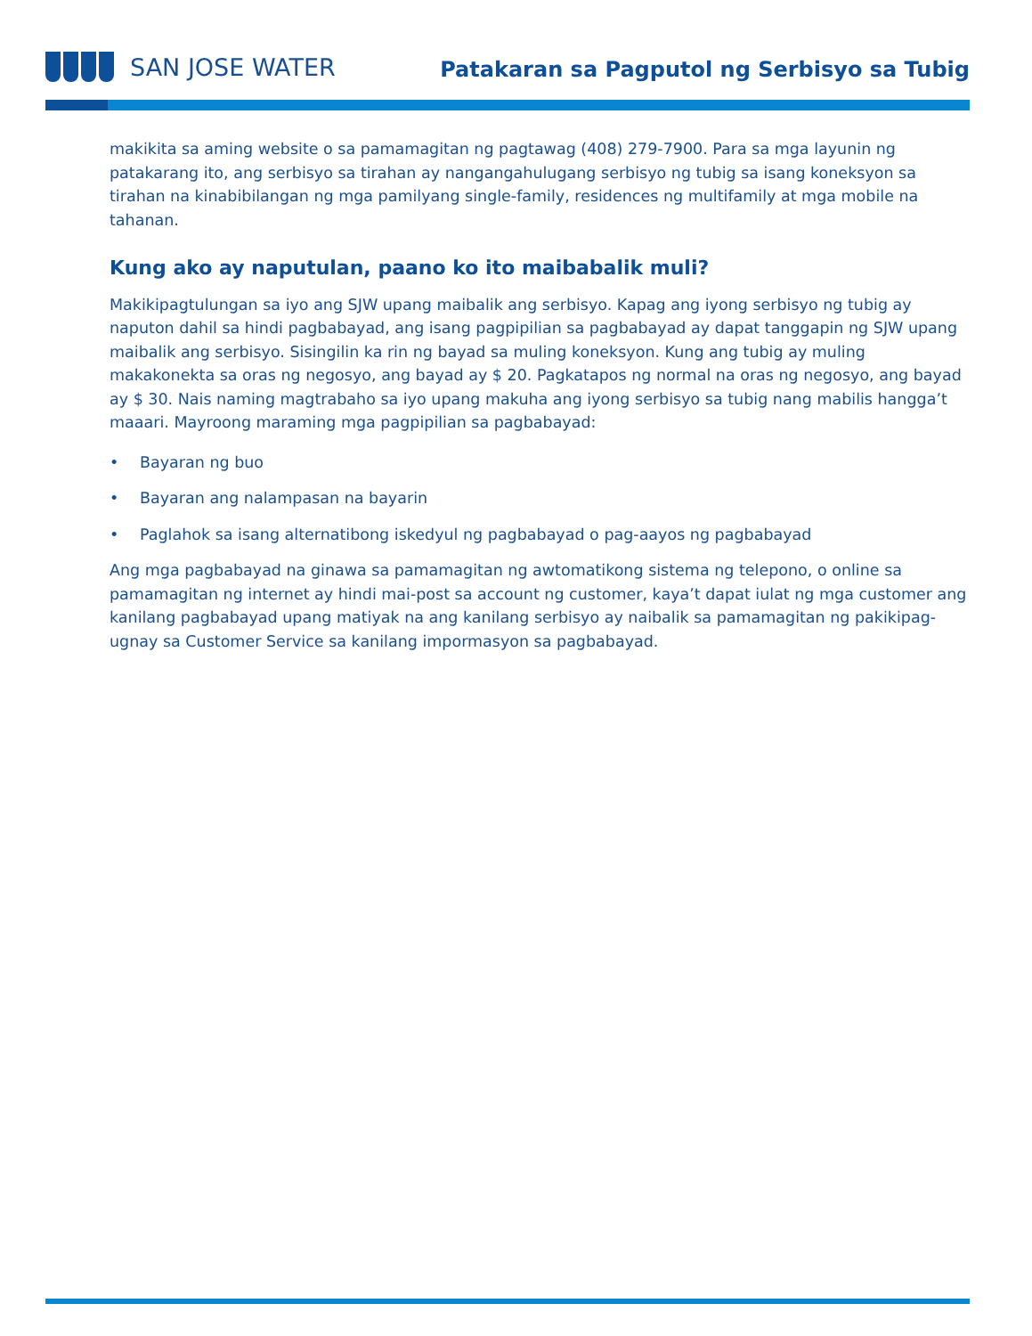SAN JOSE WATER
Patakaran sa Pagputol ng Serbisyo sa Tubig
makikita sa aming website o sa pamamagitan ng pagtawag (408) 279-7900. Para sa mga layunin ng patakarang ito, ang serbisyo sa tirahan ay nangangahulugang serbisyo ng tubig sa isang koneksyon sa tirahan na kinabibilangan ng mga pamilyang single-family, residences ng multifamily at mga mobile na tahanan.
Kung ako ay naputulan, paano ko ito maibabalik muli?
Makikipagtulungan sa iyo ang SJW upang maibalik ang serbisyo. Kapag ang iyong serbisyo ng tubig ay naputon dahil sa hindi pagbabayad, ang isang pagpipilian sa pagbabayad ay dapat tanggapin ng SJW upang maibalik ang serbisyo. Sisingilin ka rin ng bayad sa muling koneksyon. Kung ang tubig ay muling makakonekta sa oras ng negosyo, ang bayad ay $ 20. Pagkatapos ng normal na oras ng negosyo, ang bayad ay $ 30. Nais naming magtrabaho sa iyo upang makuha ang iyong serbisyo sa tubig nang mabilis hangga’t maaari. Mayroong maraming mga pagpipilian sa pagbabayad:
• Bayaran ng buo
• Bayaran ang nalampasan na bayarin
• Paglahok sa isang alternatibong iskedyul ng pagbabayad o pag-aayos ng pagbabayad
Ang mga pagbabayad na ginawa sa pamamagitan ng awtomatikong sistema ng telepono, o online sa pamamagitan ng internet ay hindi mai-post sa account ng customer, kaya’t dapat iulat ng mga customer ang kanilang pagbabayad upang matiyak na ang kanilang serbisyo ay naibalik sa pamamagitan ng pakikipag-ugnay sa Customer Service sa kanilang impormasyon sa pagbabayad.